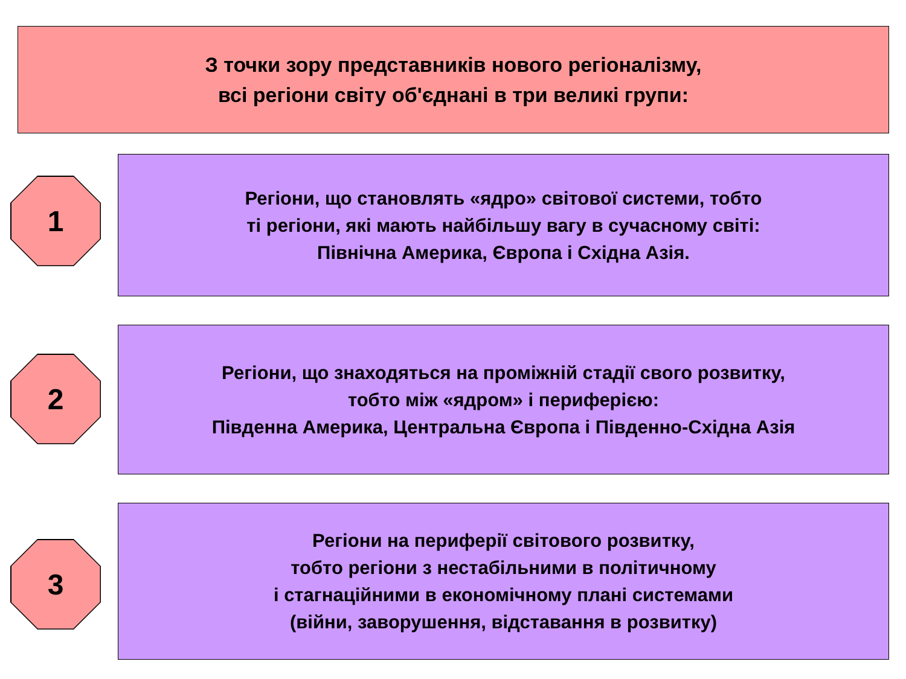З точки зору представників нового регіоналізму,
всі регіони світу об'єднані в три великі групи:
1
Регіони, що становлять «ядро» світової системи, тобто
ті регіони, які мають найбільшу вагу в сучасному світі:
Північна Америка, Європа і Східна Азія.
2
Регіони, що знаходяться на проміжній стадії свого розвитку,
тобто між «ядром» і периферією:
Південна Америка, Центральна Європа і Південно-Східна Азія
3
Регіони на периферії світового розвитку,
тобто регіони з нестабільними в політичному
і стагнаційними в економічному плані системами
(війни, заворушення, відставання в розвитку)